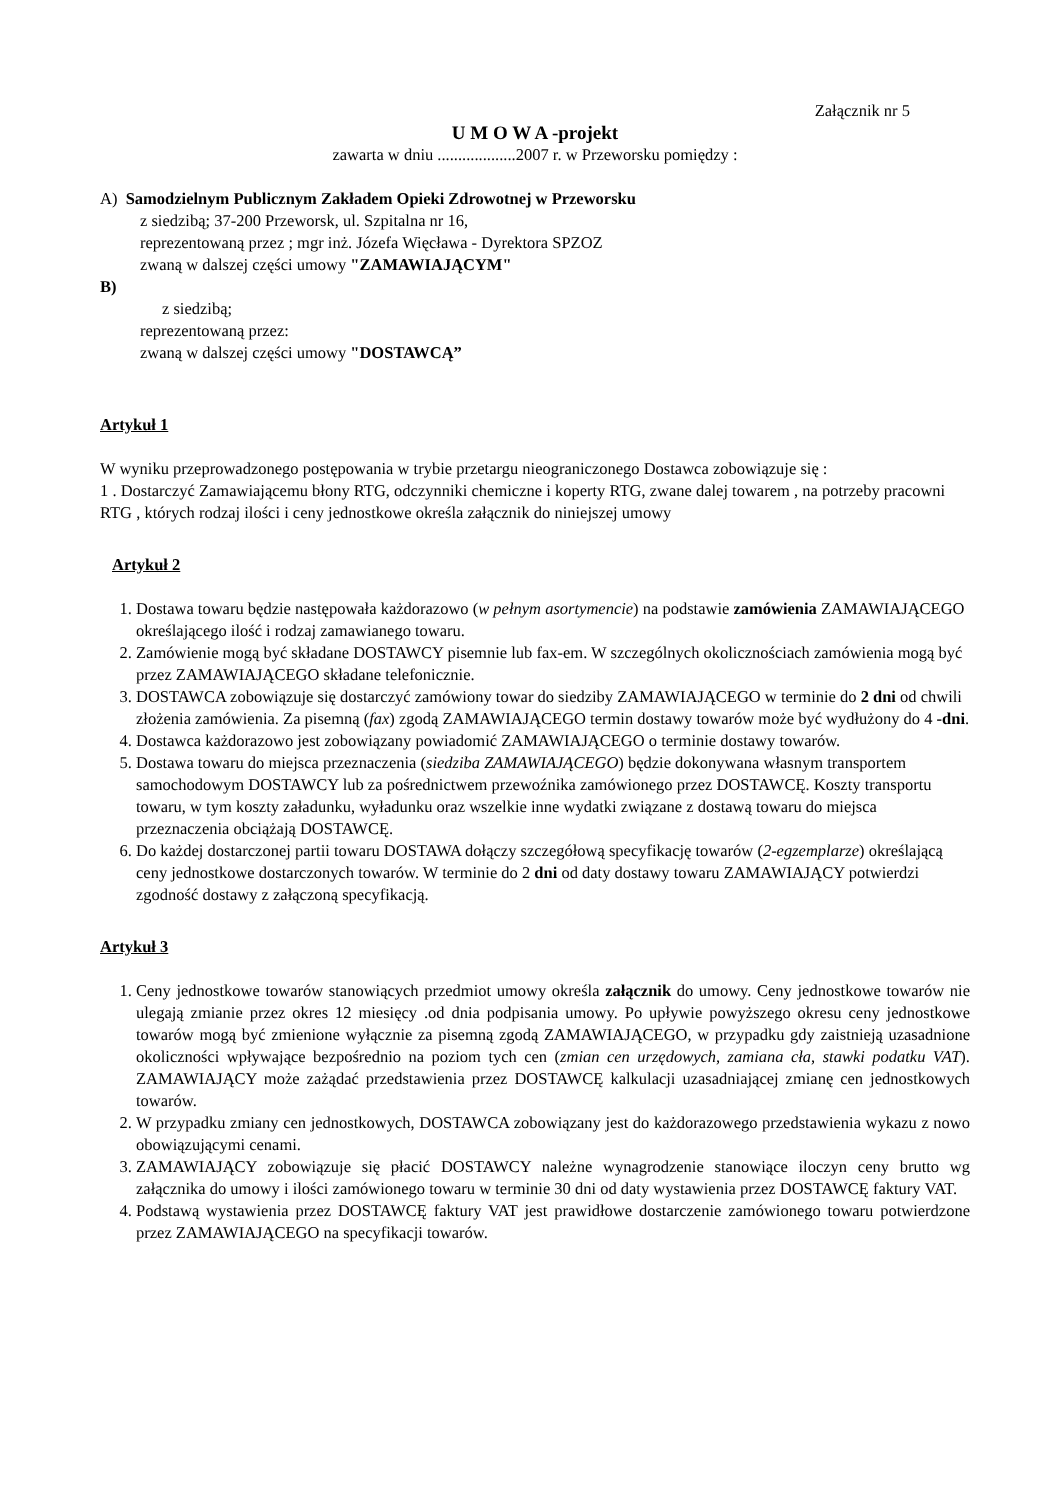Załącznik nr 5
U M O W A -projekt
zawarta w dniu ...................2007 r. w Przeworsku pomiędzy :
A) Samodzielnym Publicznym Zakładem Opieki Zdrowotnej w Przeworsku
z siedzibą; 37-200 Przeworsk, ul. Szpitalna nr 16,
reprezentowaną przez ; mgr inż. Józefa Więcława - Dyrektora SPZOZ
zwaną w dalszej części umowy "ZAMAWIAJĄCYM"
B)
z siedzibą;
reprezentowaną przez:
zwaną w dalszej części umowy "DOSTAWCĄ”
Artykuł 1
W wyniku przeprowadzonego postępowania w trybie przetargu nieograniczonego Dostawca zobowiązuje się :
1 . Dostarczyć Zamawiającemu błony RTG, odczynniki chemiczne i koperty RTG, zwane dalej towarem , na potrzeby pracowni RTG , których rodzaj ilości i ceny jednostkowe określa załącznik do niniejszej umowy
Artykuł 2
1. Dostawa towaru będzie następowała każdorazowo (w pełnym asortymencie) na podstawie zamówienia ZAMAWIAJĄCEGO określającego ilość i rodzaj zamawianego towaru.
2. Zamówienie mogą być składane DOSTAWCY pisemnie lub fax-em. W szczególnych okolicznościach zamówienia mogą być przez ZAMAWIAJĄCEGO składane telefonicznie.
3. DOSTAWCA zobowiązuje się dostarczyć zamówiony towar do siedziby ZAMAWIAJĄCEGO w terminie do 2 dni od chwili złożenia zamówienia. Za pisemną (fax) zgodą ZAMAWIAJĄCEGO termin dostawy towarów może być wydłużony do 4 -dni.
4. Dostawca każdorazowo jest zobowiązany powiadomić ZAMAWIAJĄCEGO o terminie dostawy towarów.
5. Dostawa towaru do miejsca przeznaczenia (siedziba ZAMAWIAJĄCEGO) będzie dokonywana własnym transportem samochodowym DOSTAWCY lub za pośrednictwem przewoźnika zamówionego przez DOSTAWCĘ. Koszty transportu towaru, w tym koszty załadunku, wyładunku oraz wszelkie inne wydatki związane z dostawą towaru do miejsca przeznaczenia obciążają DOSTAWCĘ.
6. Do każdej dostarczonej partii towaru DOSTAWA dołączy szczegółową specyfikację towarów (2-egzemplarze) określającą ceny jednostkowe dostarczonych towarów. W terminie do 2 dni od daty dostawy towaru ZAMAWIAJĄCY potwierdzi zgodność dostawy z załączoną specyfikacją.
Artykuł 3
1. Ceny jednostkowe towarów stanowiących przedmiot umowy określa załącznik do umowy. Ceny jednostkowe towarów nie ulegają zmianie przez okres 12 miesięcy .od dnia podpisania umowy. Po upływie powyższego okresu ceny jednostkowe towarów mogą być zmienione wyłącznie za pisemną zgodą ZAMAWIAJĄCEGO, w przypadku gdy zaistnieją uzasadnione okoliczności wpływające bezpośrednio na poziom tych cen (zmian cen urzędowych, zamiana cła, stawki podatku VAT). ZAMAWIAJĄCY może zażądać przedstawienia przez DOSTAWCĘ kalkulacji uzasadniającej zmianę cen jednostkowych towarów.
2. W przypadku zmiany cen jednostkowych, DOSTAWCA zobowiązany jest do każdorazowego przedstawienia wykazu z nowo obowiązującymi cenami.
3. ZAMAWIAJĄCY zobowiązuje się płacić DOSTAWCY należne wynagrodzenie stanowiące iloczyn ceny brutto wg załącznika do umowy i ilości zamówionego towaru w terminie 30 dni od daty wystawienia przez DOSTAWCĘ faktury VAT.
4. Podstawą wystawienia przez DOSTAWCĘ faktury VAT jest prawidłowe dostarczenie zamówionego towaru potwierdzone przez ZAMAWIAJĄCEGO na specyfikacji towarów.